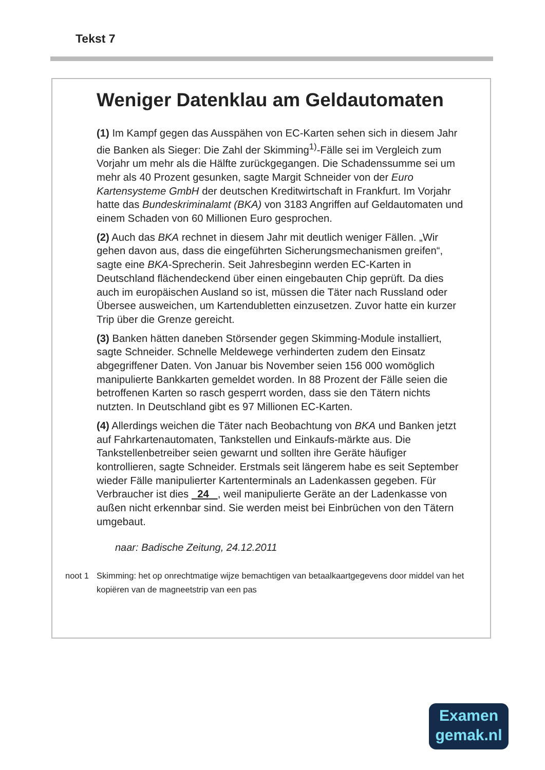Tekst 7
Weniger Datenklau am Geldautomaten
(1) Im Kampf gegen das Ausspähen von EC-Karten sehen sich in diesem Jahr die Banken als Sieger: Die Zahl der Skimming<sup>1)</sup>-Fälle sei im Vergleich zum Vorjahr um mehr als die Hälfte zurückgegangen. Die Schadenssumme sei um mehr als 40 Prozent gesunken, sagte Margit Schneider von der Euro Kartensysteme GmbH der deutschen Kreditwirtschaft in Frankfurt. Im Vorjahr hatte das Bundeskriminalamt (BKA) von 3183 Angriffen auf Geldautomaten und einem Schaden von 60 Millionen Euro gesprochen.
(2) Auch das BKA rechnet in diesem Jahr mit deutlich weniger Fällen. „Wir gehen davon aus, dass die eingeführten Sicherungsmechanismen greifen“, sagte eine BKA-Sprecherin. Seit Jahresbeginn werden EC-Karten in Deutschland flächendeckend über einen eingebauten Chip geprüft. Da dies auch im europäischen Ausland so ist, müssen die Täter nach Russland oder Übersee ausweichen, um Kartendubletten einzusetzen. Zuvor hatte ein kurzer Trip über die Grenze gereicht.
(3) Banken hätten daneben Störsender gegen Skimming-Module installiert, sagte Schneider. Schnelle Meldewege verhinderten zudem den Einsatz abgegriffener Daten. Von Januar bis November seien 156 000 womöglich manipulierte Bankkarten gemeldet worden. In 88 Prozent der Fälle seien die betroffenen Karten so rasch gesperrt worden, dass sie den Tätern nichts nutzten. In Deutschland gibt es 97 Millionen EC-Karten.
(4) Allerdings weichen die Täter nach Beobachtung von BKA und Banken jetzt auf Fahrkartenautomaten, Tankstellen und Einkaufs-märkte aus. Die Tankstellenbetreiber seien gewarnt und sollten ihre Geräte häufiger kontrollieren, sagte Schneider. Erstmals seit längerem habe es seit September wieder Fälle manipulierter Kartenterminals an Ladenkassen gegeben. Für Verbraucher ist dies 24 , weil manipulierte Geräte an der Ladenkasse von außen nicht erkennbar sind. Sie werden meist bei Einbrüchen von den Tätern umgebaut.
naar: Badische Zeitung, 24.12.2011
noot 1 Skimming: het op onrechtmatige wijze bemachtigen van betaalkaartgegevens door middel van het kopiëren van de magneetstrip van een pas
Examen
gemak.nl